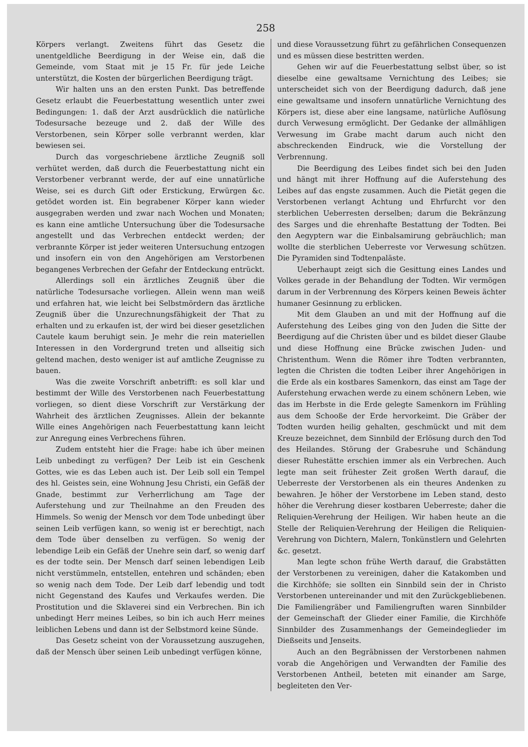258
Körpers verlangt. Zweitens führt das Gesetz die unentgeldliche Beerdigung in der Weise ein, daß die Gemeinde, vom Staat mit je 15 Fr. für jede Leiche unterstützt, die Kosten der bürgerlichen Beerdigung trägt.
Wir halten uns an den ersten Punkt. Das betreffende Gesetz erlaubt die Feuerbestattung wesentlich unter zwei Bedingungen: 1. daß der Arzt ausdrücklich die natürliche Todesursache bezeuge und 2. daß der Wille des Verstorbenen, sein Körper solle verbrannt werden, klar bewiesen sei.
Durch das vorgeschriebene ärztliche Zeugniß soll verhütet werden, daß durch die Feuerbestattung nicht ein Verstorbener verbrannt werde, der auf eine unnatürliche Weise, sei es durch Gift oder Erstickung, Erwürgen &c. getödet worden ist. Ein begrabener Körper kann wieder ausgegraben werden und zwar nach Wochen und Monaten; es kann eine amtliche Untersuchung über die Todesursache angestellt und das Verbrechen entdeckt werden; der verbrannte Körper ist jeder weiteren Untersuchung entzogen und insofern ein von den Angehörigen am Verstorbenen begangenes Verbrechen der Gefahr der Entdeckung entrückt.
Allerdings soll ein ärztliches Zeugniß über die natürliche Todesursache vorliegen. Allein wenn man weiß und erfahren hat, wie leicht bei Selbstmördern das ärztliche Zeugniß über die Unzurechnungsfähigkeit der That zu erhalten und zu erkaufen ist, der wird bei dieser gesetzlichen Cautele kaum beruhigt sein. Je mehr die rein materiellen Interessen in den Vordergrund treten und allseitig sich geltend machen, desto weniger ist auf amtliche Zeugnisse zu bauen.
Was die zweite Vorschrift anbetrifft: es soll klar und bestimmt der Wille des Verstorbenen nach Feuerbestattung vorliegen, so dient diese Vorschrift zur Verstärkung der Wahrheit des ärztlichen Zeugnisses. Allein der bekannte Wille eines Angehörigen nach Feuerbestattung kann leicht zur Anregung eines Verbrechens führen.
Zudem entsteht hier die Frage: habe ich über meinen Leib unbedingt zu verfügen? Der Leib ist ein Geschenk Gottes, wie es das Leben auch ist. Der Leib soll ein Tempel des hl. Geistes sein, eine Wohnung Jesu Christi, ein Gefäß der Gnade, bestimmt zur Verherrlichung am Tage der Auferstehung und zur Theilnahme an den Freuden des Himmels. So wenig der Mensch vor dem Tode unbedingt über seinen Leib verfügen kann, so wenig ist er berechtigt, nach dem Tode über denselben zu verfügen. So wenig der lebendige Leib ein Gefäß der Unehre sein darf, so wenig darf es der todte sein. Der Mensch darf seinen lebendigen Leib nicht verstümmeln, entstellen, entehren und schänden; eben so wenig nach dem Tode. Der Leib darf lebendig und todt nicht Gegenstand des Kaufes und Verkaufes werden. Die Prostitution und die Sklaverei sind ein Verbrechen. Bin ich unbedingt Herr meines Leibes, so bin ich auch Herr meines leiblichen Lebens und dann ist der Selbstmord keine Sünde.
Das Gesetz scheint von der Voraussetzung auszugehen, daß der Mensch über seinen Leib unbedingt verfügen könne,
und diese Voraussetzung führt zu gefährlichen Consequenzen und es müssen diese bestritten werden.
Gehen wir auf die Feuerbestattung selbst über, so ist dieselbe eine gewaltsame Vernichtung des Leibes; sie unterscheidet sich von der Beerdigung dadurch, daß jene eine gewaltsame und insofern unnatürliche Vernichtung des Körpers ist, diese aber eine langsame, natürliche Auflösung durch Verwesung ermöglicht. Der Gedanke der allmähligen Verwesung im Grabe macht darum auch nicht den abschreckenden Eindruck, wie die Vorstellung der Verbrennung.
Die Beerdigung des Leibes findet sich bei den Juden und hängt mit ihrer Hoffnung auf die Auferstehung des Leibes auf das engste zusammen. Auch die Pietät gegen die Verstorbenen verlangt Achtung und Ehrfurcht vor den sterblichen Ueberresten derselben; darum die Bekränzung des Sarges und die ehrenhafte Bestattung der Todten. Bei den Aegyptern war die Einbalsamirung gebräuchlich; man wollte die sterblichen Ueberreste vor Verwesung schützen. Die Pyramiden sind Todtenpaläste.
Ueberhaupt zeigt sich die Gesittung eines Landes und Volkes gerade in der Behandlung der Todten. Wir vermögen darum in der Verbrennung des Körpers keinen Beweis ächter humaner Gesinnung zu erblicken.
Mit dem Glauben an und mit der Hoffnung auf die Auferstehung des Leibes ging von den Juden die Sitte der Beerdigung auf die Christen über und es bildet dieser Glaube und diese Hoffnung eine Brücke zwischen Juden- und Christenthum. Wenn die Römer ihre Todten verbrannten, legten die Christen die todten Leiber ihrer Angehörigen in die Erde als ein kostbares Samenkorn, das einst am Tage der Auferstehung erwachen werde zu einem schönern Leben, wie das im Herbste in die Erde gelegte Samenkorn im Frühling aus dem Schooße der Erde hervorkeimt. Die Gräber der Todten wurden heilig gehalten, geschmückt und mit dem Kreuze bezeichnet, dem Sinnbild der Erlösung durch den Tod des Heilandes. Störung der Grabesruhe und Schändung dieser Ruhestätte erschien immer als ein Verbrechen. Auch legte man seit frühester Zeit großen Werth darauf, die Ueberreste der Verstorbenen als ein theures Andenken zu bewahren. Je höher der Verstorbene im Leben stand, desto höher die Verehrung dieser kostbaren Ueberreste; daher die Reliquien-Verehrung der Heiligen. Wir haben heute an die Stelle der Reliquien-Verehrung der Heiligen die Reliquien-Verehrung von Dichtern, Malern, Tonkünstlern und Gelehrten &c. gesetzt.
Man legte schon frühe Werth darauf, die Grabstätten der Verstorbenen zu vereinigen, daher die Katakomben und die Kirchhöfe; sie sollten ein Sinnbild sein der in Christo Verstorbenen untereinander und mit den Zurückgebliebenen. Die Familiengräber und Familiengruften waren Sinnbilder der Gemeinschaft der Glieder einer Familie, die Kirchhöfe Sinnbilder des Zusammenhangs der Gemeindeglieder im Dießseits und Jenseits.
Auch an den Begräbnissen der Verstorbenen nahmen vorab die Angehörigen und Verwandten der Familie des Verstorbenen Antheil, beteten mit einander am Sarge, begleiteten den Ver-